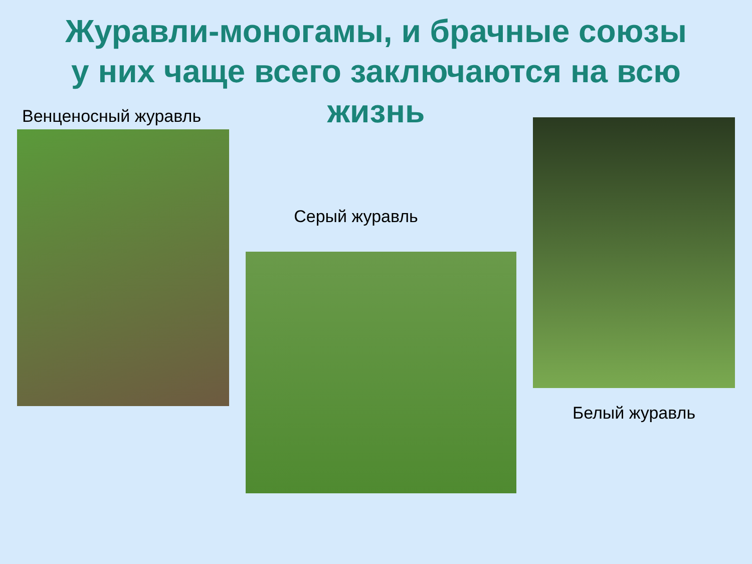Журавли-моногамы, и брачные союзы
у них чаще всего заключаются на всю
жизнь
Венценосный журавль
Серый журавль
Белый журавль